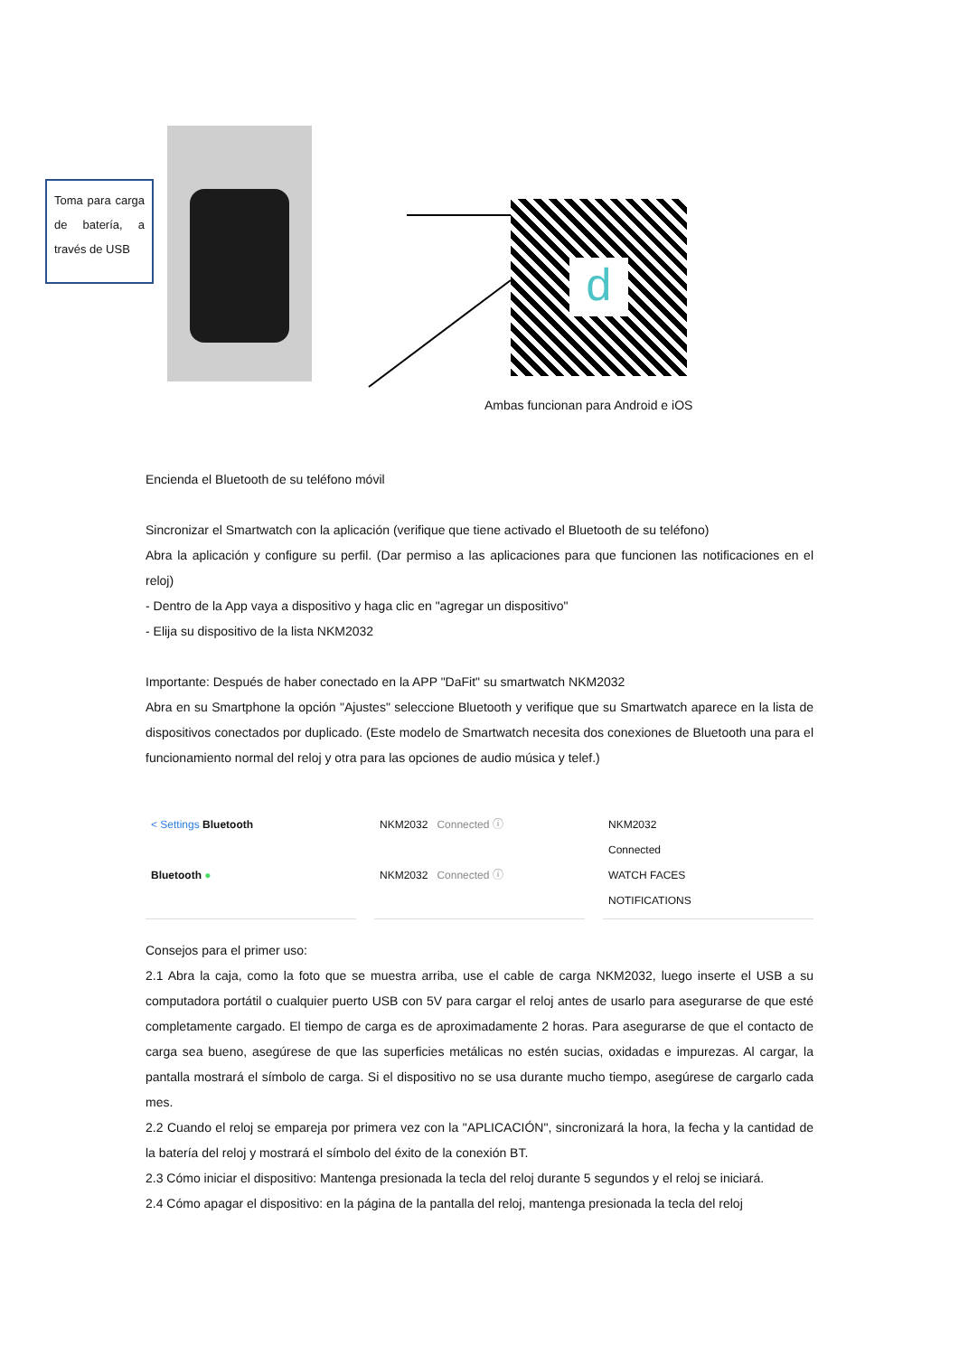Toma para carga de batería, a través de USB
d
Ambas funcionan para Android e iOS
Encienda el Bluetooth de su teléfono móvil
Sincronizar el Smartwatch con la aplicación (verifique que tiene activado el Bluetooth de su teléfono)
Abra la aplicación y configure su perfil. (Dar permiso a las aplicaciones para que funcionen las notificaciones en el reloj)
- Dentro de la App vaya a dispositivo y haga clic en "agregar un dispositivo"
- Elija su dispositivo de la lista NKM2032
Importante: Después de haber conectado en la APP "DaFit" su smartwatch NKM2032
Abra en su Smartphone la opción "Ajustes" seleccione Bluetooth y verifique que su Smartwatch aparece en la lista de dispositivos conectados por duplicado. (Este modelo de Smartwatch necesita dos conexiones de Bluetooth una para el funcionamiento normal del reloj y otra para las opciones de audio música y telef.)
< Settings Bluetooth
Bluetooth ●
NKM2032 Connected ⓘ
NKM2032 Connected ⓘ
NKM2032
Connected
WATCH FACES
NOTIFICATIONS
Consejos para el primer uso:
2.1 Abra la caja, como la foto que se muestra arriba, use el cable de carga NKM2032, luego inserte el USB a su computadora portátil o cualquier puerto USB con 5V para cargar el reloj antes de usarlo para asegurarse de que esté completamente cargado. El tiempo de carga es de aproximadamente 2 horas. Para asegurarse de que el contacto de carga sea bueno, asegúrese de que las superficies metálicas no estén sucias, oxidadas e impurezas. Al cargar, la pantalla mostrará el símbolo de carga. Si el dispositivo no se usa durante mucho tiempo, asegúrese de cargarlo cada mes.
2.2 Cuando el reloj se empareja por primera vez con la "APLICACIÓN", sincronizará la hora, la fecha y la cantidad de la batería del reloj y mostrará el símbolo del éxito de la conexión BT.
2.3 Cómo iniciar el dispositivo: Mantenga presionada la tecla del reloj durante 5 segundos y el reloj se iniciará.
2.4 Cómo apagar el dispositivo: en la página de la pantalla del reloj, mantenga presionada la tecla del reloj